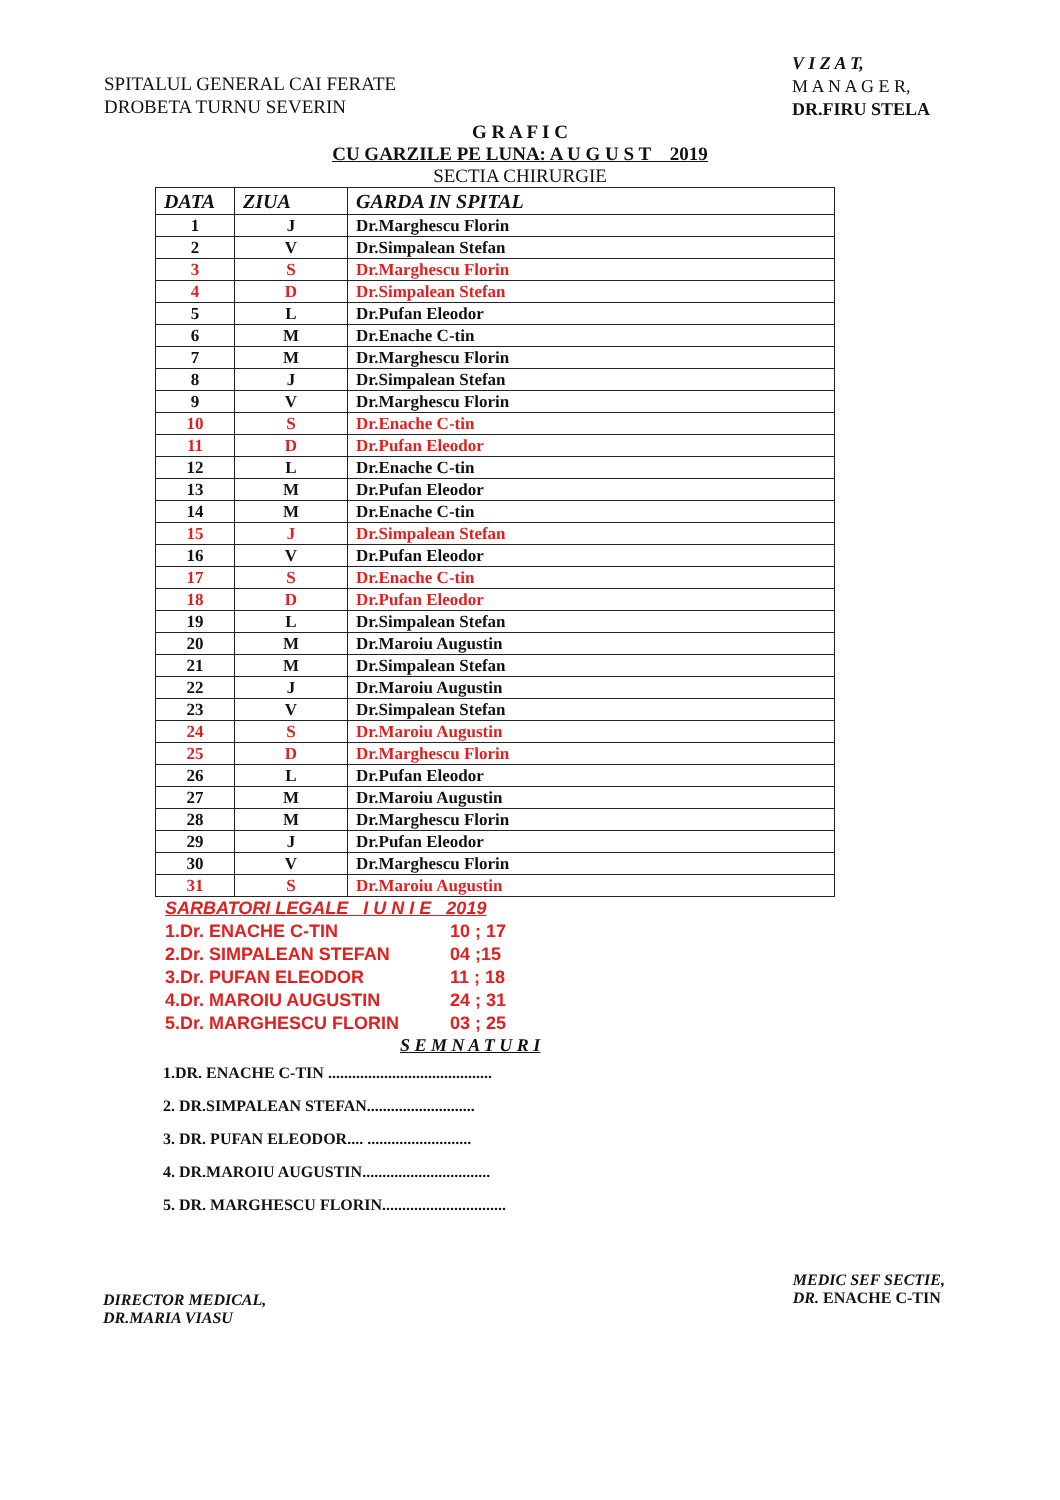SPITALUL GENERAL CAI FERATE
DROBETA TURNU SEVERIN
V I Z A T,
M A N A G E R,
DR.FIRU STELA
G R A F I C
CU GARZILE PE LUNA: A U G U S T 2019
SECTIA CHIRURGIE
| DATA | ZIUA | GARDA IN SPITAL |
| --- | --- | --- |
| 1 | J | Dr.Marghescu Florin |
| 2 | V | Dr.Simpalean Stefan |
| 3 | S | Dr.Marghescu Florin |
| 4 | D | Dr.Simpalean Stefan |
| 5 | L | Dr.Pufan Eleodor |
| 6 | M | Dr.Enache C-tin |
| 7 | M | Dr.Marghescu Florin |
| 8 | J | Dr.Simpalean Stefan |
| 9 | V | Dr.Marghescu Florin |
| 10 | S | Dr.Enache C-tin |
| 11 | D | Dr.Pufan Eleodor |
| 12 | L | Dr.Enache C-tin |
| 13 | M | Dr.Pufan Eleodor |
| 14 | M | Dr.Enache C-tin |
| 15 | J | Dr.Simpalean Stefan |
| 16 | V | Dr.Pufan Eleodor |
| 17 | S | Dr.Enache C-tin |
| 18 | D | Dr.Pufan Eleodor |
| 19 | L | Dr.Simpalean Stefan |
| 20 | M | Dr.Maroiu Augustin |
| 21 | M | Dr.Simpalean Stefan |
| 22 | J | Dr.Maroiu Augustin |
| 23 | V | Dr.Simpalean Stefan |
| 24 | S | Dr.Maroiu Augustin |
| 25 | D | Dr.Marghescu Florin |
| 26 | L | Dr.Pufan Eleodor |
| 27 | M | Dr.Maroiu Augustin |
| 28 | M | Dr.Marghescu Florin |
| 29 | J | Dr.Pufan Eleodor |
| 30 | V | Dr.Marghescu Florin |
| 31 | S | Dr.Maroiu Augustin |
SARBATORI LEGALE I U N I E 2019
1.Dr. ENACHE C-TIN 10 ; 17
2.Dr. SIMPALEAN STEFAN 04 ;15
3.Dr. PUFAN ELEODOR 11 ; 18
4.Dr. MAROIU AUGUSTIN 24 ; 31
5.Dr. MARGHESCU FLORIN 03 ; 25
S E M N A T U R I
1.DR. ENACHE C-TIN .........................................
2. DR.SIMPALEAN STEFAN...........................
3. DR. PUFAN ELEODOR.... ..........................
4. DR.MAROIU AUGUSTIN................................
5. DR. MARGHESCU FLORIN...............................
DIRECTOR MEDICAL,
DR.MARIA VIASU
MEDIC SEF SECTIE,
DR. ENACHE C-TIN